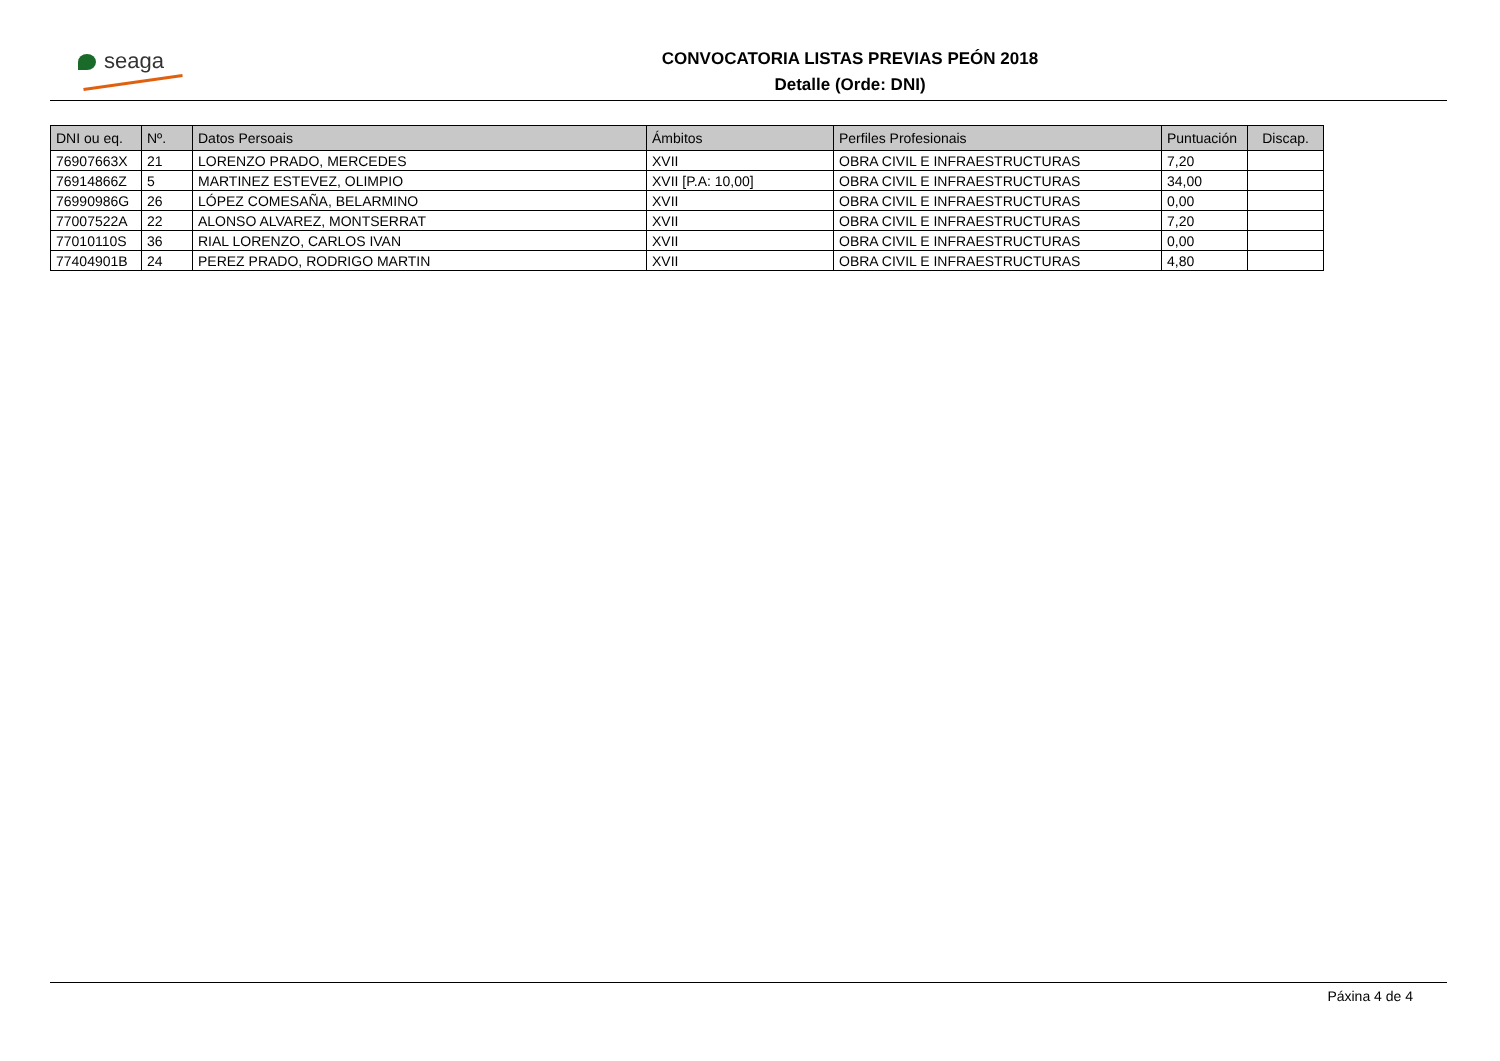seaga
CONVOCATORIA LISTAS PREVIAS PEÓN 2018
Detalle (Orde: DNI)
| DNI ou eq. | Nº. | Datos Persoais | Ámbitos | Perfiles Profesionais | Puntuación | Discap. |
| --- | --- | --- | --- | --- | --- | --- |
| 76907663X | 21 | LORENZO PRADO, MERCEDES | XVII | OBRA CIVIL E INFRAESTRUCTURAS | 7,20 | |
| 76914866Z | 5 | MARTINEZ ESTEVEZ, OLIMPIO | XVII [P.A: 10,00] | OBRA CIVIL E INFRAESTRUCTURAS | 34,00 | |
| 76990986G | 26 | LÓPEZ COMESAÑA, BELARMINO | XVII | OBRA CIVIL E INFRAESTRUCTURAS | 0,00 | |
| 77007522A | 22 | ALONSO ALVAREZ, MONTSERRAT | XVII | OBRA CIVIL E INFRAESTRUCTURAS | 7,20 | |
| 77010110S | 36 | RIAL LORENZO, CARLOS IVAN | XVII | OBRA CIVIL E INFRAESTRUCTURAS | 0,00 | |
| 77404901B | 24 | PEREZ PRADO, RODRIGO MARTIN | XVII | OBRA CIVIL E INFRAESTRUCTURAS | 4,80 | |
Páxina 4 de 4